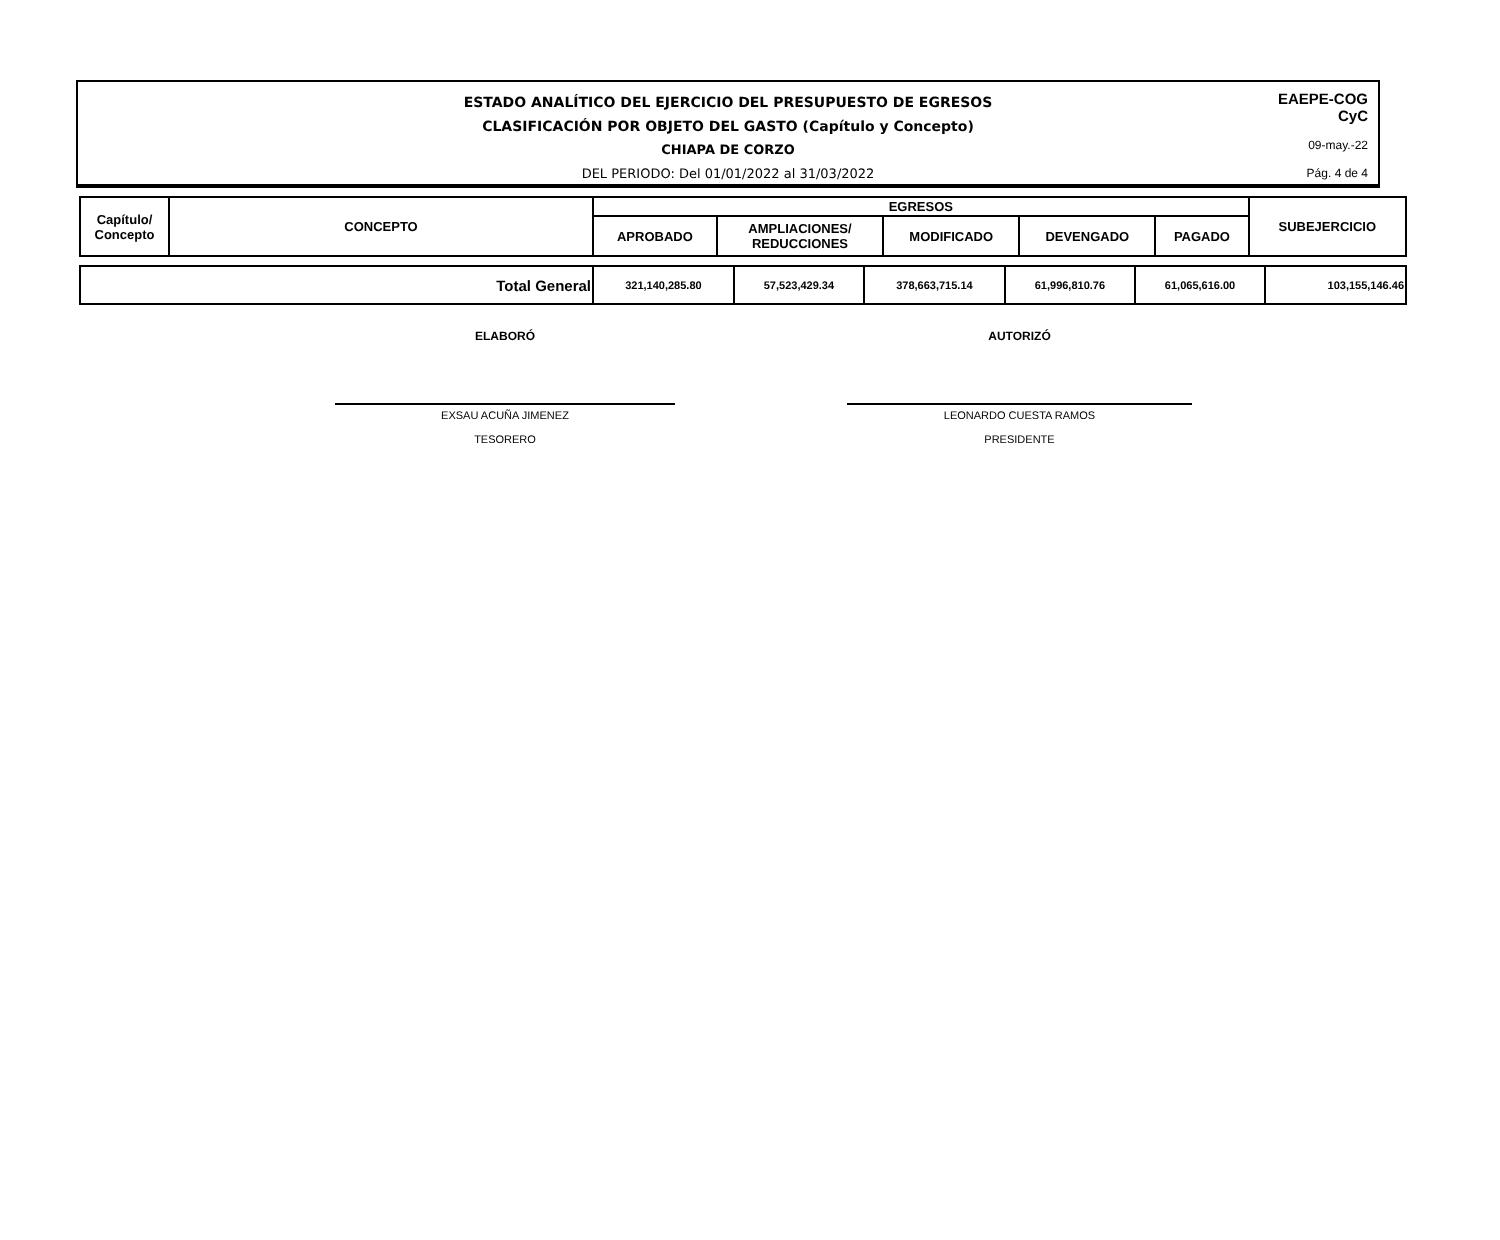ESTADO ANALÍTICO DEL EJERCICIO DEL PRESUPUESTO DE EGRESOS
CLASIFICACIÓN POR OBJETO DEL GASTO (Capítulo y Concepto)
CHIAPA DE CORZO
DEL PERIODO: Del 01/01/2022 al 31/03/2022
EAEPE-COG
CyC
09-may.-22
Pág. 4 de 4
| Capítulo/ Concepto | CONCEPTO | EGRESOS | | | | | SUBEJERCICIO |
| --- | --- | --- | --- | --- | --- | --- | --- |
| | | APROBADO | AMPLIACIONES/ REDUCCIONES | MODIFICADO | DEVENGADO | PAGADO | |
| Total General | 321,140,285.80 | 57,523,429.34 | 378,663,715.14 | 61,996,810.76 | 61,065,616.00 | 103,155,146.46 |
ELABORÓ
EXSAU ACUÑA JIMENEZ
TESORERO
AUTORIZÓ
LEONARDO CUESTA RAMOS
PRESIDENTE